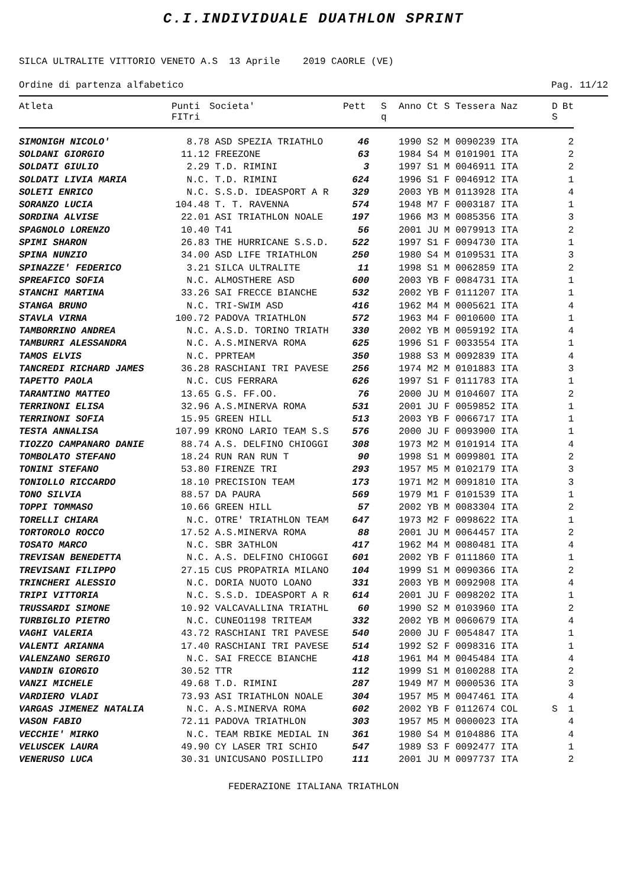C.I.INDIVIDUALE DUATHLON SPRINT
SILCA ULTRALITE VITTORIO VENETO A.S 13 Aprile 2019 CAORLE (VE)
Ordine di partenza alfabetico Pag. 11/12
| Atleta | Punti FITri | Societa' | Pett | S q | Anno Ct S Tessera Naz | D S | Bt |
| --- | --- | --- | --- | --- | --- | --- | --- |
| SIMONIGH NICOLO' | 8.78 | ASD SPEZIA TRIATHLO | 46 | | 1990 S2 M 0090239 ITA | | 2 |
| SOLDANI GIORGIO | 11.12 | FREEZONE | 63 | | 1984 S4 M 0101901 ITA | | 2 |
| SOLDATI GIULIO | 2.29 | T.D. RIMINI | 3 | | 1997 S1 M 0046911 ITA | | 2 |
| SOLDATI LIVIA MARIA | N.C. | T.D. RIMINI | 624 | | 1996 S1 F 0046912 ITA | | 1 |
| SOLETI ENRICO | N.C. | S.S.D. IDEASPORT A R | 329 | | 2003 YB M 0113928 ITA | | 4 |
| SORANZO LUCIA | 104.48 | T. T. RAVENNA | 574 | | 1948 M7 F 0003187 ITA | | 1 |
| SORDINA ALVISE | 22.01 | ASI TRIATHLON NOALE | 197 | | 1966 M3 M 0085356 ITA | | 3 |
| SPAGNOLO LORENZO | 10.40 | T41 | 56 | | 2001 JU M 0079913 ITA | | 2 |
| SPIMI SHARON | 26.83 | THE HURRICANE S.S.D. | 522 | | 1997 S1 F 0094730 ITA | | 1 |
| SPINA NUNZIO | 34.00 | ASD LIFE TRIATHLON | 250 | | 1980 S4 M 0109531 ITA | | 3 |
| SPINAZZE' FEDERICO | 3.21 | SILCA ULTRALITE | 11 | | 1998 S1 M 0062859 ITA | | 2 |
| SPREAFICO SOFIA | N.C. | ALMOSTHERE ASD | 600 | | 2003 YB F 0084731 ITA | | 1 |
| STANCHI MARTINA | 33.26 | SAI FRECCE BIANCHE | 532 | | 2002 YB F 0111207 ITA | | 1 |
| STANGA BRUNO | N.C. | TRI-SWIM ASD | 416 | | 1962 M4 M 0005621 ITA | | 4 |
| STAVLA VIRNA | 100.72 | PADOVA TRIATHLON | 572 | | 1963 M4 F 0010600 ITA | | 1 |
| TAMBORRINO ANDREA | N.C. | A.S.D. TORINO TRIATH | 330 | | 2002 YB M 0059192 ITA | | 4 |
| TAMBURRI ALESSANDRA | N.C. | A.S.MINERVA ROMA | 625 | | 1996 S1 F 0033554 ITA | | 1 |
| TAMOS ELVIS | N.C. | PPRTEAM | 350 | | 1988 S3 M 0092839 ITA | | 4 |
| TANCREDI RICHARD JAMES | 36.28 | RASCHIANI TRI PAVESE | 256 | | 1974 M2 M 0101883 ITA | | 3 |
| TAPETTO PAOLA | N.C. | CUS FERRARA | 626 | | 1997 S1 F 0111783 ITA | | 1 |
| TARANTINO MATTEO | 13.65 | G.S. FF.OO. | 76 | | 2000 JU M 0104607 ITA | | 2 |
| TERRINONI ELISA | 32.96 | A.S.MINERVA ROMA | 531 | | 2001 JU F 0059852 ITA | | 1 |
| TERRINONI SOFIA | 15.95 | GREEN HILL | 513 | | 2003 YB F 0066717 ITA | | 1 |
| TESTA ANNALISA | 107.99 | KRONO LARIO TEAM S.S | 576 | | 2000 JU F 0093900 ITA | | 1 |
| TIOZZO CAMPANARO DANIE | 88.74 | A.S. DELFINO CHIOGGI | 308 | | 1973 M2 M 0101914 ITA | | 4 |
| TOMBOLATO STEFANO | 18.24 | RUN RAN RUN T | 90 | | 1998 S1 M 0099801 ITA | | 2 |
| TONINI STEFANO | 53.80 | FIRENZE TRI | 293 | | 1957 M5 M 0102179 ITA | | 3 |
| TONIOLLO RICCARDO | 18.10 | PRECISION TEAM | 173 | | 1971 M2 M 0091810 ITA | | 3 |
| TONO SILVIA | 88.57 | DA PAURA | 569 | | 1979 M1 F 0101539 ITA | | 1 |
| TOPPI TOMMASO | 10.66 | GREEN HILL | 57 | | 2002 YB M 0083304 ITA | | 2 |
| TORELLI CHIARA | N.C. | OTRE' TRIATHLON TEAM | 647 | | 1973 M2 F 0098622 ITA | | 1 |
| TORTOROLO ROCCO | 17.52 | A.S.MINERVA ROMA | 88 | | 2001 JU M 0064457 ITA | | 2 |
| TOSATO MARCO | N.C. | SBR 3ATHLON | 417 | | 1962 M4 M 0080481 ITA | | 4 |
| TREVISAN BENEDETTA | N.C. | A.S. DELFINO CHIOGGI | 601 | | 2002 YB F 0111860 ITA | | 1 |
| TREVISANI FILIPPO | 27.15 | CUS PROPATRIA MILANO | 104 | | 1999 S1 M 0090366 ITA | | 2 |
| TRINCHERI ALESSIO | N.C. | DORIA NUOTO LOANO | 331 | | 2003 YB M 0092908 ITA | | 4 |
| TRIPI VITTORIA | N.C. | S.S.D. IDEASPORT A R | 614 | | 2001 JU F 0098202 ITA | | 1 |
| TRUSSARDI SIMONE | 10.92 | VALCAVALLINA TRIATHL | 60 | | 1990 S2 M 0103960 ITA | | 2 |
| TURBIGLIO PIETRO | N.C. | CUNEO1198 TRITEAM | 332 | | 2002 YB M 0060679 ITA | | 4 |
| VAGHI VALERIA | 43.72 | RASCHIANI TRI PAVESE | 540 | | 2000 JU F 0054847 ITA | | 1 |
| VALENTI ARIANNA | 17.40 | RASCHIANI TRI PAVESE | 514 | | 1992 S2 F 0098316 ITA | | 1 |
| VALENZANO SERGIO | N.C. | SAI FRECCE BIANCHE | 418 | | 1961 M4 M 0045484 ITA | | 4 |
| VANDIN GIORGIO | 30.52 | TTR | 112 | | 1999 S1 M 0100288 ITA | | 2 |
| VANZI MICHELE | 49.68 | T.D. RIMINI | 287 | | 1949 M7 M 0000536 ITA | | 3 |
| VARDIERO VLADI | 73.93 | ASI TRIATHLON NOALE | 304 | | 1957 M5 M 0047461 ITA | | 4 |
| VARGAS JIMENEZ NATALIA | N.C. | A.S.MINERVA ROMA | 602 | | 2002 YB F 0112674 COL | S | 1 |
| VASON FABIO | 72.11 | PADOVA TRIATHLON | 303 | | 1957 M5 M 0000023 ITA | | 4 |
| VECCHIE' MIRKO | N.C. | TEAM RBIKE MEDIAL IN | 361 | | 1980 S4 M 0104886 ITA | | 4 |
| VELUSCEK LAURA | 49.90 | CY LASER TRI SCHIO | 547 | | 1989 S3 F 0092477 ITA | | 1 |
| VENERUSO LUCA | 30.31 | UNICUSANO POSILLIPO | 111 | | 2001 JU M 0097737 ITA | | 2 |
FEDERAZIONE ITALIANA TRIATHLON